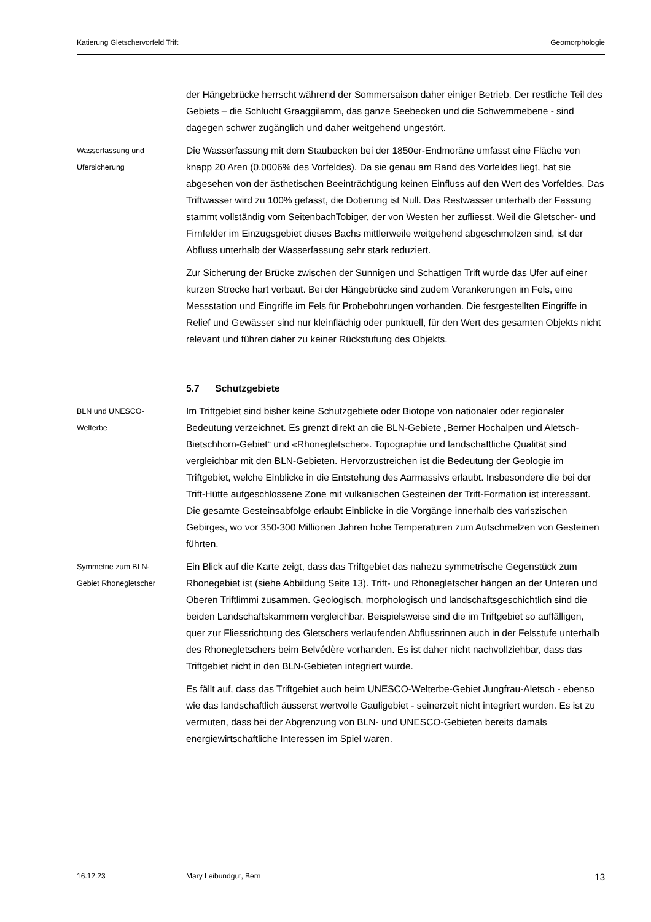Katierung Gletschervorfeld Trift Geomorphologie
der Hängebrücke herrscht während der Sommersaison daher einiger Betrieb. Der restliche Teil des Gebiets – die Schlucht Graaggilamm, das ganze Seebecken und die Schwemmebene - sind dagegen schwer zugänglich und daher weitgehend ungestört.
Wasserfassung und
Ufersicherung
Die Wasserfassung mit dem Staubecken bei der 1850er-Endmoräne umfasst eine Fläche von knapp 20 Aren (0.0006% des Vorfeldes). Da sie genau am Rand des Vorfeldes liegt, hat sie abgesehen von der ästhetischen Beeinträchtigung keinen Einfluss auf den Wert des Vorfeldes. Das Triftwasser wird zu 100% gefasst, die Dotierung ist Null. Das Restwasser unterhalb der Fassung stammt vollständig vom SeitenbachTobiger, der von Westen her zufliesst. Weil die Gletscher- und Firnfelder im Einzugsgebiet dieses Bachs mittlerweile weitgehend abgeschmolzen sind, ist der Abfluss unterhalb der Wasserfassung sehr stark reduziert.
Zur Sicherung der Brücke zwischen der Sunnigen und Schattigen Trift wurde das Ufer auf einer kurzen Strecke hart verbaut. Bei der Hängebrücke sind zudem Verankerungen im Fels, eine Messstation und Eingriffe im Fels für Probebohrungen vorhanden. Die festgestellten Eingriffe in Relief und Gewässer sind nur kleinflächig oder punktuell, für den Wert des gesamten Objekts nicht relevant und führen daher zu keiner Rückstufung des Objekts.
5.7 Schutzgebiete
BLN und UNESCO-
Welterbe
Im Triftgebiet sind bisher keine Schutzgebiete oder Biotope von nationaler oder regionaler Bedeutung verzeichnet. Es grenzt direkt an die BLN-Gebiete „Berner Hochalpen und Aletsch-Bietschhorn-Gebiet“ und «Rhonegletscher». Topographie und landschaftliche Qualität sind vergleichbar mit den BLN-Gebieten. Hervorzustreichen ist die Bedeutung der Geologie im Triftgebiet, welche Einblicke in die Entstehung des Aarmassivs erlaubt. Insbesondere die bei der Trift-Hütte aufgeschlossene Zone mit vulkanischen Gesteinen der Trift-Formation ist interessant. Die gesamte Gesteinsabfolge erlaubt Einblicke in die Vorgänge innerhalb des variszischen Gebirges, wo vor 350-300 Millionen Jahren hohe Temperaturen zum Aufschmelzen von Gesteinen führten.
Symmetrie zum BLN-
Gebiet Rhonegletscher
Ein Blick auf die Karte zeigt, dass das Triftgebiet das nahezu symmetrische Gegenstück zum Rhonegebiet ist (siehe Abbildung Seite 13). Trift- und Rhonegletscher hängen an der Unteren und Oberen Triftlimmi zusammen. Geologisch, morphologisch und landschaftsgeschichtlich sind die beiden Landschaftskammern vergleichbar. Beispielsweise sind die im Triftgebiet so auffälligen, quer zur Fliessrichtung des Gletschers verlaufenden Abflussrinnen auch in der Felsstufe unterhalb des Rhonegletschers beim Belvédère vorhanden. Es ist daher nicht nachvollziehbar, dass das Triftgebiet nicht in den BLN-Gebieten integriert wurde.
Es fällt auf, dass das Triftgebiet auch beim UNESCO-Welterbe-Gebiet Jungfrau-Aletsch - ebenso wie das landschaftlich äusserst wertvolle Gauligebiet - seinerzeit nicht integriert wurden. Es ist zu vermuten, dass bei der Abgrenzung von BLN- und UNESCO-Gebieten bereits damals energiewirtschaftliche Interessen im Spiel waren.
16.12.23 Mary Leibundgut, Bern 13